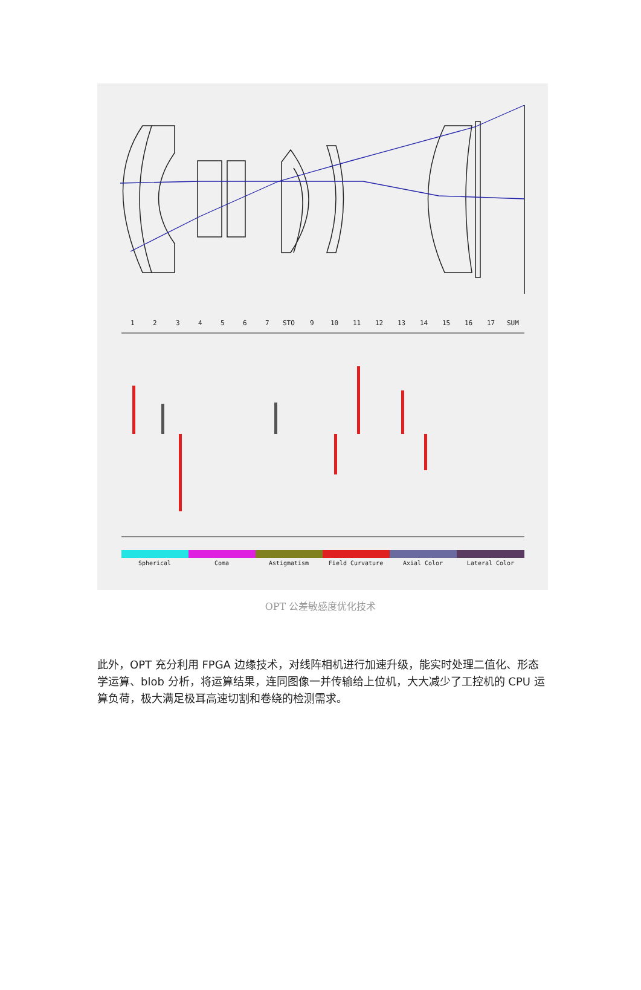1
2
3
4
5
6
7
STO
9
10
11
12
13
14
15
16
17
SUM
Spherical
Coma
Astigmatism
Field Curvature
Axial Color
Lateral Color
OPT 公差敏感度优化技术
此外，OPT 充分利用 FPGA 边缘技术，对线阵相机进行加速升级，能实时处理二值化、形态学运算、blob 分析，将运算结果，连同图像一并传输给上位机，大大减少了工控机的 CPU 运算负荷，极大满足极耳高速切割和卷绕的检测需求。